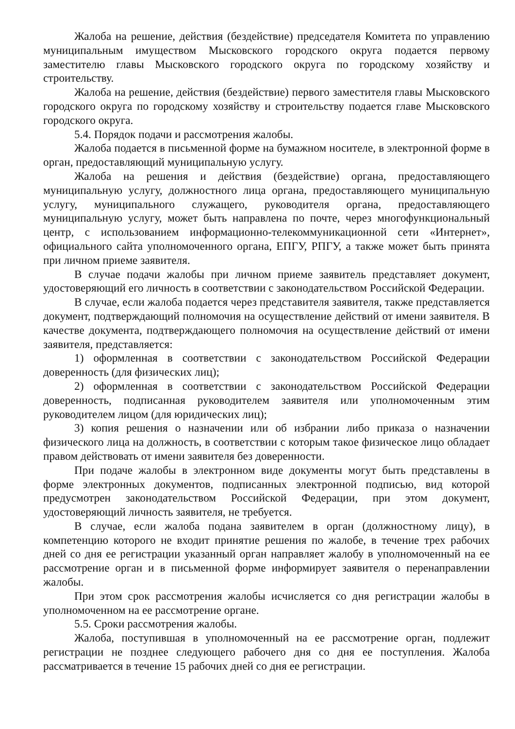Жалоба на решение, действия (бездействие) председателя Комитета по управлению муниципальным имуществом Мысковского городского округа подается первому заместителю главы Мысковского городского округа по городскому хозяйству и строительству.
Жалоба на решение, действия (бездействие) первого заместителя главы Мысковского городского округа по городскому хозяйству и строительству подается главе Мысковского городского округа.
5.4. Порядок подачи и рассмотрения жалобы.
Жалоба подается в письменной форме на бумажном носителе, в электронной форме в орган, предоставляющий муниципальную услугу.
Жалоба на решения и действия (бездействие) органа, предоставляющего муниципальную услугу, должностного лица органа, предоставляющего муниципальную услугу, муниципального служащего, руководителя органа, предоставляющего муниципальную услугу, может быть направлена по почте, через многофункциональный центр, с использованием информационно-телекоммуникационной сети «Интернет», официального сайта уполномоченного органа, ЕПГУ, РПГУ, а также может быть принята при личном приеме заявителя.
В случае подачи жалобы при личном приеме заявитель представляет документ, удостоверяющий его личность в соответствии с законодательством Российской Федерации.
В случае, если жалоба подается через представителя заявителя, также представляется документ, подтверждающий полномочия на осуществление действий от имени заявителя. В качестве документа, подтверждающего полномочия на осуществление действий от имени заявителя, представляется:
1) оформленная в соответствии с законодательством Российской Федерации доверенность (для физических лиц);
2) оформленная в соответствии с законодательством Российской Федерации доверенность, подписанная руководителем заявителя или уполномоченным этим руководителем лицом (для юридических лиц);
3) копия решения о назначении или об избрании либо приказа о назначении физического лица на должность, в соответствии с которым такое физическое лицо обладает правом действовать от имени заявителя без доверенности.
При подаче жалобы в электронном виде документы могут быть представлены в форме электронных документов, подписанных электронной подписью, вид которой предусмотрен законодательством Российской Федерации, при этом документ, удостоверяющий личность заявителя, не требуется.
В случае, если жалоба подана заявителем в орган (должностному лицу), в компетенцию которого не входит принятие решения по жалобе, в течение трех рабочих дней со дня ее регистрации указанный орган направляет жалобу в уполномоченный на ее рассмотрение орган и в письменной форме информирует заявителя о перенаправлении жалобы.
При этом срок рассмотрения жалобы исчисляется со дня регистрации жалобы в уполномоченном на ее рассмотрение органе.
5.5. Сроки рассмотрения жалобы.
Жалоба, поступившая в уполномоченный на ее рассмотрение орган, подлежит регистрации не позднее следующего рабочего дня со дня ее поступления. Жалоба рассматривается в течение 15 рабочих дней со дня ее регистрации.